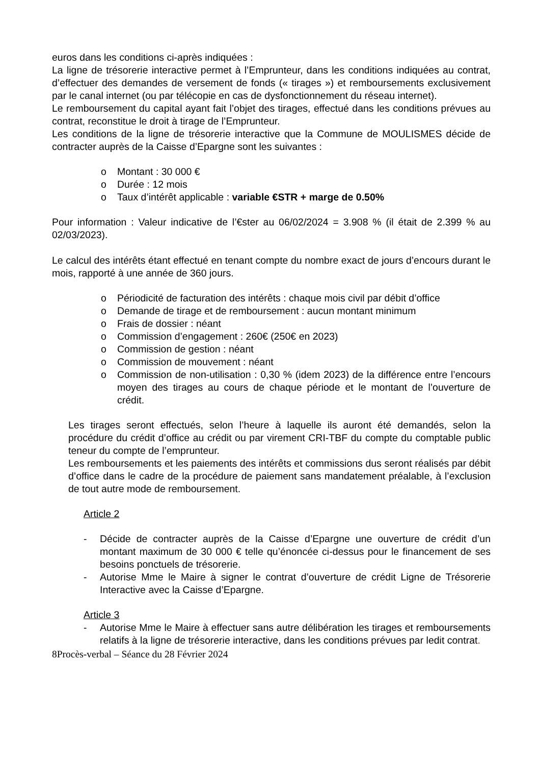euros dans les conditions ci-après indiquées :
La ligne de trésorerie interactive permet à l’Emprunteur, dans les conditions indiquées au contrat, d’effectuer des demandes de versement de fonds (« tirages ») et remboursements exclusivement par le canal internet (ou par télécopie en cas de dysfonctionnement du réseau internet).
Le remboursement du capital ayant fait l’objet des tirages, effectué dans les conditions prévues au contrat, reconstitue le droit à tirage de l’Emprunteur.
Les conditions de la ligne de trésorerie interactive que la Commune de MOULISMES décide de contracter auprès de la Caisse d’Epargne sont les suivantes :
o Montant : 30 000 €
o Durée : 12 mois
o Taux d’intérêt applicable : variable €STR + marge de 0.50%
Pour information : Valeur indicative de l’€ster au 06/02/2024 = 3.908 % (il était de 2.399 % au 02/03/2023).
Le calcul des intérêts étant effectué en tenant compte du nombre exact de jours d’encours durant le mois, rapporté à une année de 360 jours.
o Périodicité de facturation des intérêts : chaque mois civil par débit d’office
o Demande de tirage et de remboursement : aucun montant minimum
o Frais de dossier : néant
o Commission d’engagement : 260€ (250€ en 2023)
o Commission de gestion : néant
o Commission de mouvement : néant
o Commission de non-utilisation : 0,30 % (idem 2023) de la différence entre l’encours moyen des tirages au cours de chaque période et le montant de l’ouverture de crédit.
Les tirages seront effectués, selon l’heure à laquelle ils auront été demandés, selon la procédure du crédit d’office au crédit ou par virement CRI-TBF du compte du comptable public teneur du compte de l’emprunteur.
Les remboursements et les paiements des intérêts et commissions dus seront réalisés par débit d’office dans le cadre de la procédure de paiement sans mandatement préalable, à l’exclusion de tout autre mode de remboursement.
Article 2
- Décide de contracter auprès de la Caisse d’Epargne une ouverture de crédit d’un montant maximum de 30 000 € telle qu’énoncée ci-dessus pour le financement de ses besoins ponctuels de trésorerie.
- Autorise Mme le Maire à signer le contrat d’ouverture de crédit Ligne de Trésorerie Interactive avec la Caisse d’Epargne.
Article 3
- Autorise Mme le Maire à effectuer sans autre délibération les tirages et remboursements relatifs à la ligne de trésorerie interactive, dans les conditions prévues par ledit contrat.
8Procès-verbal – Séance du 28 Février 2024